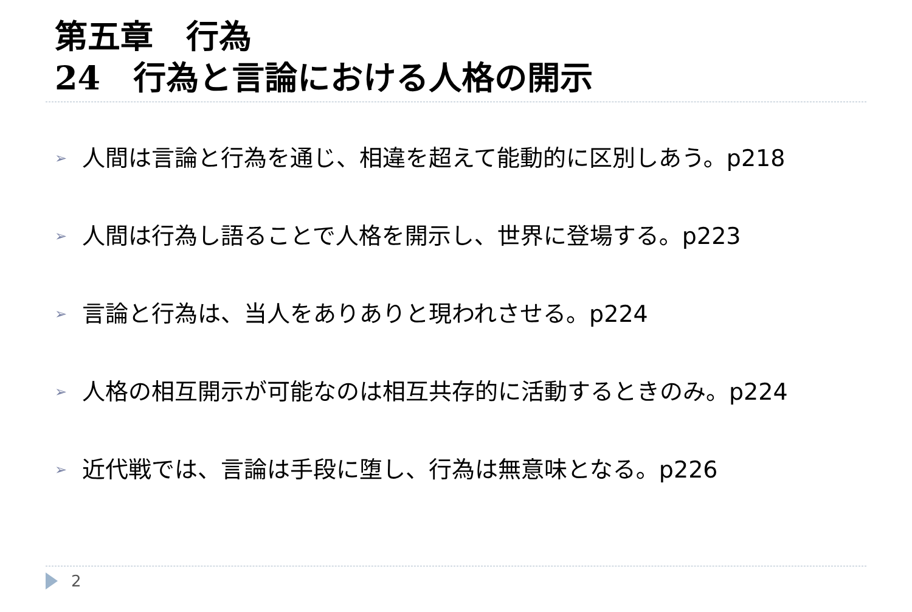第五章　行為
24　行為と言論における人格の開示
➢ 人間は言論と行為を通じ、相違を超えて能動的に区別しあう。p218
➢ 人間は行為し語ることで人格を開示し、世界に登場する。p223
➢ 言論と行為は、当人をありありと現われさせる。p224
➢ 人格の相互開示が可能なのは相互共存的に活動するときのみ。p224
➢ 近代戦では、言論は手段に堕し、行為は無意味となる。p226
2